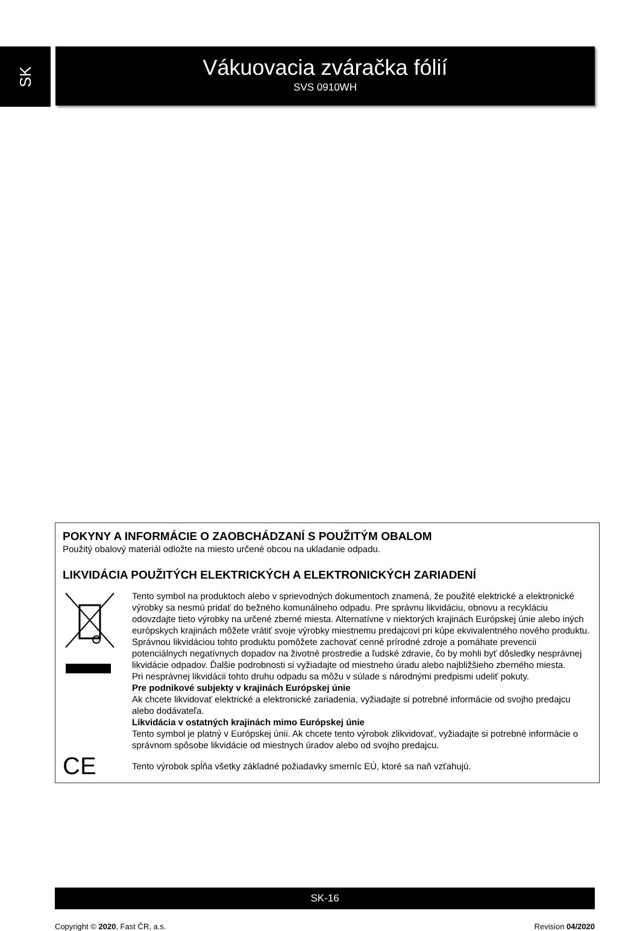SK
Vákuovacia zváračka fólií
SVS 0910WH
POKYNY A INFORMÁCIE O ZAOBCHÁDZANÍ S POUŽITÝM OBALOM
Použitý obalový materiál odložte na miesto určené obcou na ukladanie odpadu.
LIKVIDÁCIA POUŽITÝCH ELEKTRICKÝCH A ELEKTRONICKÝCH ZARIADENÍ
Tento symbol na produktoch alebo v sprievodných dokumentoch znamená, že použité elektrické a elektronické výrobky sa nesmú pridať do bežného komunálneho odpadu. Pre správnu likvidáciu, obnovu a recykláciu odovzdajte tieto výrobky na určené zberné miesta. Alternatívne v niektorých krajinách Európskej únie alebo iných európskych krajinách môžete vrátiť svoje výrobky miestnemu predajcovi pri kúpe ekvivalentného nového produktu.
Správnou likvidáciou tohto produktu pomôžete zachovať cenné prírodné zdroje a pomáhate prevencii potenciálnych negatívnych dopadov na životné prostredie a ľudské zdravie, čo by mohli byť dôsledky nesprávnej likvidácie odpadov. Ďalšie podrobnosti si vyžiadajte od miestneho úradu alebo najbližšieho zberného miesta.
Pri nesprávnej likvidácii tohto druhu odpadu sa môžu v súlade s národnými predpismi udeliť pokuty.
Pre podnikové subjekty v krajinách Európskej únie
Ak chcete likvidovať elektrické a elektronické zariadenia, vyžiadajte si potrebné informácie od svojho predajcu alebo dodávateľa.
Likvidácia v ostatných krajinách mimo Európskej únie
Tento symbol je platný v Európskej únii. Ak chcete tento výrobok zlikvidovať, vyžiadajte si potrebné informácie o správnom spôsobe likvidácie od miestnych úradov alebo od svojho predajcu.
CE
Tento výrobok spĺňa všetky základné požiadavky smerníc EÚ, ktoré sa naň vzťahujú.
SK-16
Copyright © 2020, Fast ČR, a.s. Revision 04/2020